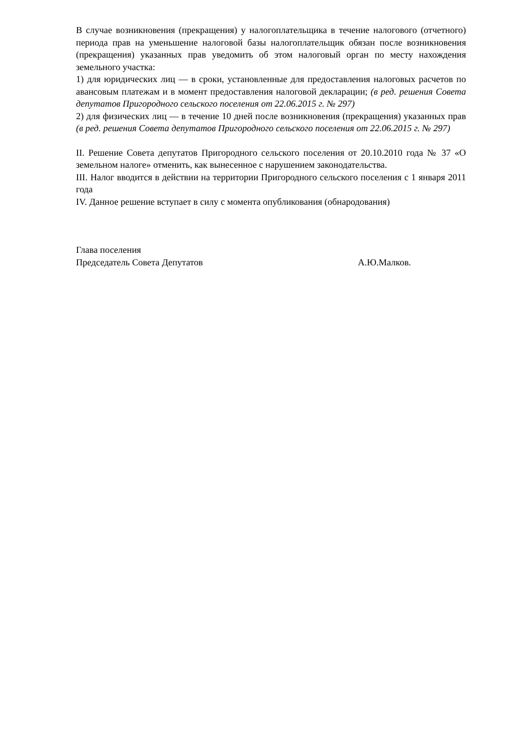В случае возникновения (прекращения) у налогоплательщика в течение налогового (отчетного) периода прав на уменьшение налоговой базы налогоплательщик обязан после возникновения (прекращения) указанных прав уведомить об этом налоговый орган по месту нахождения земельного участка:
1) для юридических лиц — в сроки, установленные для предоставления налоговых расчетов по авансовым платежам и в момент предоставления налоговой декларации; (в ред. решения Совета депутатов Пригородного сельского поселения от 22.06.2015 г. № 297)
2) для физических лиц — в течение 10 дней после возникновения (прекращения) указанных прав (в ред. решения Совета депутатов Пригородного сельского поселения от 22.06.2015 г. № 297)
II. Решение Совета депутатов Пригородного сельского поселения от 20.10.2010 года № 37 «О земельном налоге» отменить, как вынесенное с нарушением законодательства.
III. Налог вводится в действии на территории Пригородного сельского поселения с 1 января 2011 года
IV. Данное решение вступает в силу с момента опубликования (обнародования)
Глава поселения
Председатель Совета Депутатов А.Ю.Малков.